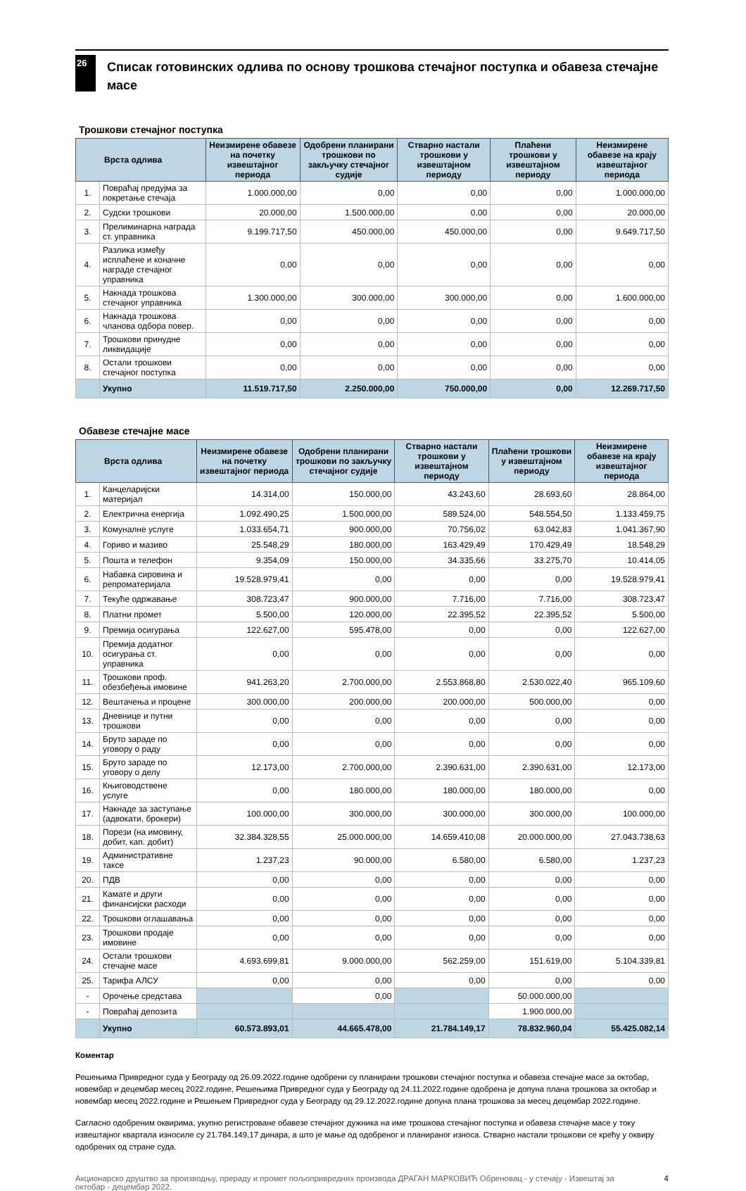26
Списак готовинских одлива по основу трошкова стечајног поступка и обавеза стечајне масе
Трошкови стечајног поступка
| Врста одлива | | Неизмирене обавезе на почетку извештајног периода | Одобрени планирани трошкови по закључку стечајног судије | Стварно настали трошкови у извештајном периоду | Плаћени трошкови у извештајном периоду | Неизмирене обавезе на крају извештајног периода |
| --- | --- | --- | --- | --- | --- | --- |
| 1. | Повраћај предујма за покретање стечаја | 1.000.000,00 | 0,00 | 0,00 | 0,00 | 1.000.000,00 |
| 2. | Судски трошкови | 20.000,00 | 1.500.000,00 | 0,00 | 0,00 | 20.000,00 |
| 3. | Прелиминарна награда ст. управника | 9.199.717,50 | 450.000,00 | 450.000,00 | 0,00 | 9.649.717,50 |
| 4. | Разлика између исплаћене и коначне награде стечајног управника | 0,00 | 0,00 | 0,00 | 0,00 | 0,00 |
| 5. | Накнада трошкова стечајног управника | 1.300.000,00 | 300.000,00 | 300.000,00 | 0,00 | 1.600.000,00 |
| 6. | Накнада трошкова чланова одбора повер. | 0,00 | 0,00 | 0,00 | 0,00 | 0,00 |
| 7. | Трошкови принудне ликвидације | 0,00 | 0,00 | 0,00 | 0,00 | 0,00 |
| 8. | Остали трошкови стечајног поступка | 0,00 | 0,00 | 0,00 | 0,00 | 0,00 |
| | Укупно | 11.519.717,50 | 2.250.000,00 | 750.000,00 | 0,00 | 12.269.717,50 |
Обавезе стечајне масе
| Врста одлива | | Неизмирене обавезе на почетку извештајног периода | Одобрени планирани трошкови по закључку стечајног судије | Стварно настали трошкови у извештајном периоду | Плаћени трошкови у извештајном периоду | Неизмирене обавезе на крају извештајног периода |
| --- | --- | --- | --- | --- | --- | --- |
| 1. | Канцеларијски материјал | 14.314,00 | 150.000,00 | 43.243,60 | 28.693,60 | 28.864,00 |
| 2. | Електрична енергија | 1.092.490,25 | 1.500.000,00 | 589.524,00 | 548.554,50 | 1.133.459,75 |
| 3. | Комуналне услуге | 1.033.654,71 | 900.000,00 | 70.756,02 | 63.042,83 | 1.041.367,90 |
| 4. | Гориво и мазиво | 25.548,29 | 180.000,00 | 163.429,49 | 170.429,49 | 18.548,29 |
| 5. | Пошта и телефон | 9.354,09 | 150.000,00 | 34.335,66 | 33.275,70 | 10.414,05 |
| 6. | Набавка сировина и репроматеријала | 19.528.979,41 | 0,00 | 0,00 | 0,00 | 19.528.979,41 |
| 7. | Текуће одржавање | 308.723,47 | 900.000,00 | 7.716,00 | 7.716,00 | 308.723,47 |
| 8. | Платни промет | 5.500,00 | 120.000,00 | 22.395,52 | 22.395,52 | 5.500,00 |
| 9. | Премија осигурања | 122.627,00 | 595.478,00 | 0,00 | 0,00 | 122.627,00 |
| 10. | Премија додатног осигурања ст. управника | 0,00 | 0,00 | 0,00 | 0,00 | 0,00 |
| 11. | Трошкови проф. обезбеђења имовине | 941.263,20 | 2.700.000,00 | 2.553.868,80 | 2.530.022,40 | 965.109,60 |
| 12. | Вештачења и процене | 300.000,00 | 200.000,00 | 200.000,00 | 500.000,00 | 0,00 |
| 13. | Дневнице и путни трошкови | 0,00 | 0,00 | 0,00 | 0,00 | 0,00 |
| 14. | Бруто зараде по уговору о раду | 0,00 | 0,00 | 0,00 | 0,00 | 0,00 |
| 15. | Бруто зараде по уговору о делу | 12.173,00 | 2.700.000,00 | 2.390.631,00 | 2.390.631,00 | 12.173,00 |
| 16. | Књиговодствене услуге | 0,00 | 180.000,00 | 180.000,00 | 180.000,00 | 0,00 |
| 17. | Накнаде за заступање (адвокати, брокери) | 100.000,00 | 300.000,00 | 300.000,00 | 300.000,00 | 100.000,00 |
| 18. | Порези (на имовину, добит, кап. добит) | 32.384.328,55 | 25.000.000,00 | 14.659.410,08 | 20.000.000,00 | 27.043.738,63 |
| 19. | Административне таксе | 1.237,23 | 90.000,00 | 6.580,00 | 6.580,00 | 1.237,23 |
| 20. | ПДВ | 0,00 | 0,00 | 0,00 | 0,00 | 0,00 |
| 21. | Камате и други финансијски расходи | 0,00 | 0,00 | 0,00 | 0,00 | 0,00 |
| 22. | Трошкови оглашавања | 0,00 | 0,00 | 0,00 | 0,00 | 0,00 |
| 23. | Трошкови продаје имовине | 0,00 | 0,00 | 0,00 | 0,00 | 0,00 |
| 24. | Остали трошкови стечајне масе | 4.693.699,81 | 9.000.000,00 | 562.259,00 | 151.619,00 | 5.104.339,81 |
| 25. | Тарифа АЛСУ | 0,00 | 0,00 | 0,00 | 0,00 | 0,00 |
| - | Орочење средстава | | 0,00 | | 50.000.000,00 | |
| - | Повраћај депозита | | | | 1.900.000,00 | |
| | Укупно | 60.573.893,01 | 44.665.478,00 | 21.784.149,17 | 78.832.960,04 | 55.425.082,14 |
Коментар
Решењима Привредног суда у Београду од 26.09.2022.године одобрени су планирани трошкови стечајног поступка и обавеза стечајне масе за октобар, новембар и децембар месец 2022.године, Решењима Привредног суда у Београду од 24.11.2022.године одобрена је допуна плана трошкова за октобар и новембар месец 2022.године и Решењем Привредног суда у Београду од 29.12.2022.године допуна плана трошкова за месец децембар 2022.године.
Сагласно одобреним оквирима, укупно регистроване обавезе стечајног дужника на име трошкова стечајног поступка и обавеза стечајне масе у току извештајног квартала износиле су 21.784.149,17 динара, а што је мање од одобреног и планираног износа. Стварно настали трошкови се крећу у оквиру одобрених од стране суда.
Акционарско друштво за производњу, прераду и промет пољопривредних производа ДРАГАН МАРКОВИЋ Обреновац - у стечају - Извештај за октобар - децембар 2022.
4